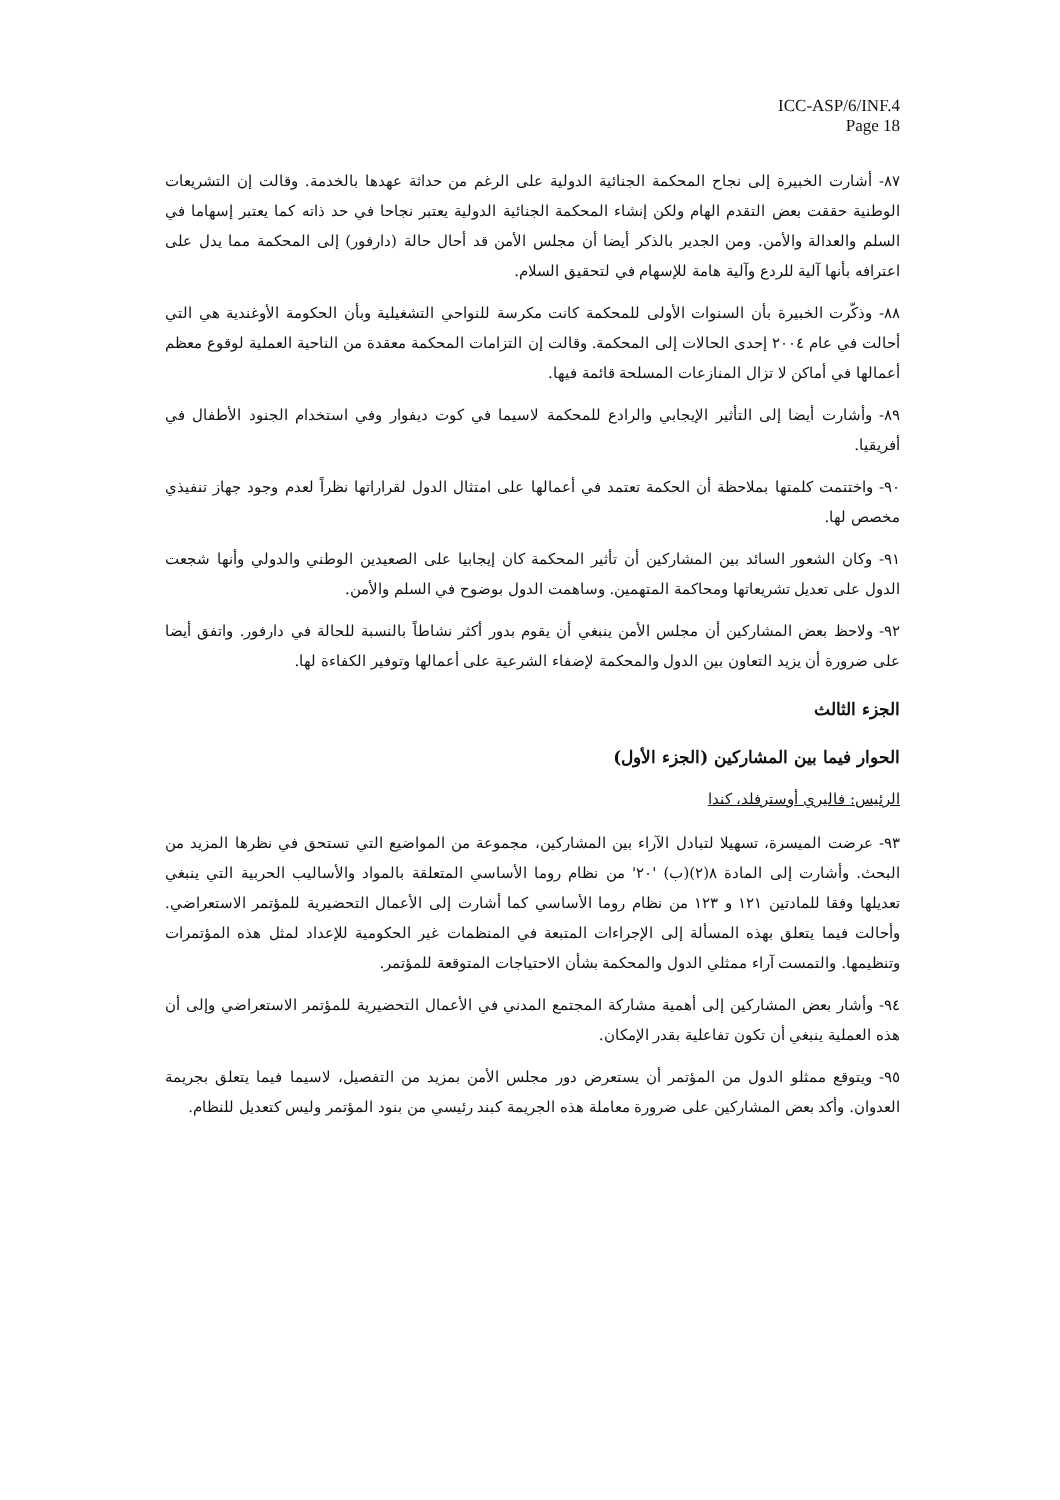ICC-ASP/6/INF.4
Page 18
٨٧- أشارت الخبيرة إلى نجاح المحكمة الجنائية الدولية على الرغم من حداثة عهدها بالخدمة. وقالت إن التشريعات الوطنية حققت بعض التقدم الهام ولكن إنشاء المحكمة الجنائية الدولية يعتبر نجاحا في حد ذاته كما يعتبر إسهاما في السلم والعدالة والأمن. ومن الجدير بالذكر أيضا أن مجلس الأمن قد أحال حالة (دارفور) إلى المحكمة مما يدل على اعترافه بأنها آلية للردع وآلية هامة للإسهام في لتحقيق السلام.
٨٨- وذكّرت الخبيرة بأن السنوات الأولى للمحكمة كانت مكرسة للنواحي التشغيلية وبأن الحكومة الأوغندية هي التي أحالت في عام ٢٠٠٤ إحدى الحالات إلى المحكمة. وقالت إن التزامات المحكمة معقدة من الناحية العملية لوقوع معظم أعمالها في أماكن لا تزال المنازعات المسلحة قائمة فيها.
٨٩- وأشارت أيضا إلى التأثير الإيجابي والرادع للمحكمة لاسيما في كوت ديفوار وفي استخدام الجنود الأطفال في أفريقيا.
٩٠- واختتمت كلمتها بملاحظة أن الحكمة تعتمد في أعمالها على امتثال الدول لقراراتها نظراً لعدم وجود جهاز تنفيذي مخصص لها.
٩١- وكان الشعور السائد بين المشاركين أن تأثير المحكمة كان إيجابيا على الصعيدين الوطني والدولي وأنها شجعت الدول على تعديل تشريعاتها ومحاكمة المتهمين. وساهمت الدول بوضوح في السلم والأمن.
٩٢- ولاحظ بعض المشاركين أن مجلس الأمن ينبغي أن يقوم بدور أكثر نشاطاً بالنسبة للحالة في دارفور. واتفق أيضا على ضرورة أن يزيد التعاون بين الدول والمحكمة لإضفاء الشرعية على أعمالها وتوفير الكفاءة لها.
الجزء الثالث
الحوار فيما بين المشاركين (الجزء الأول)
الرئيس: فاليري أوسترفلد، كندا
٩٣- عرضت الميسرة، تسهيلا لتبادل الآراء بين المشاركين، مجموعة من المواضيع التي تستحق في نظرها المزيد من البحث. وأشارت إلى المادة ٨(٢)(ب) '٢٠' من نظام روما الأساسي المتعلقة بالمواد والأساليب الحربية التي ينبغي تعديلها وفقا للمادتين ١٢١ و ١٢٣ من نظام روما الأساسي كما أشارت إلى الأعمال التحضيرية للمؤتمر الاستعراضي. وأحالت فيما يتعلق بهذه المسألة إلى الإجراءات المتبعة في المنظمات غير الحكومية للإعداد لمثل هذه المؤتمرات وتنظيمها. والتمست آراء ممثلي الدول والمحكمة بشأن الاحتياجات المتوقعة للمؤتمر.
٩٤- وأشار بعض المشاركين إلى أهمية مشاركة المجتمع المدني في الأعمال التحضيرية للمؤتمر الاستعراضي وإلى أن هذه العملية ينبغي أن تكون تفاعلية بقدر الإمكان.
٩٥- ويتوقع ممثلو الدول من المؤتمر أن يستعرض دور مجلس الأمن بمزيد من التفصيل، لاسيما فيما يتعلق بجريمة العدوان. وأكد بعض المشاركين على ضرورة معاملة هذه الجريمة كبند رئيسي من بنود المؤتمر وليس كتعديل للنظام.